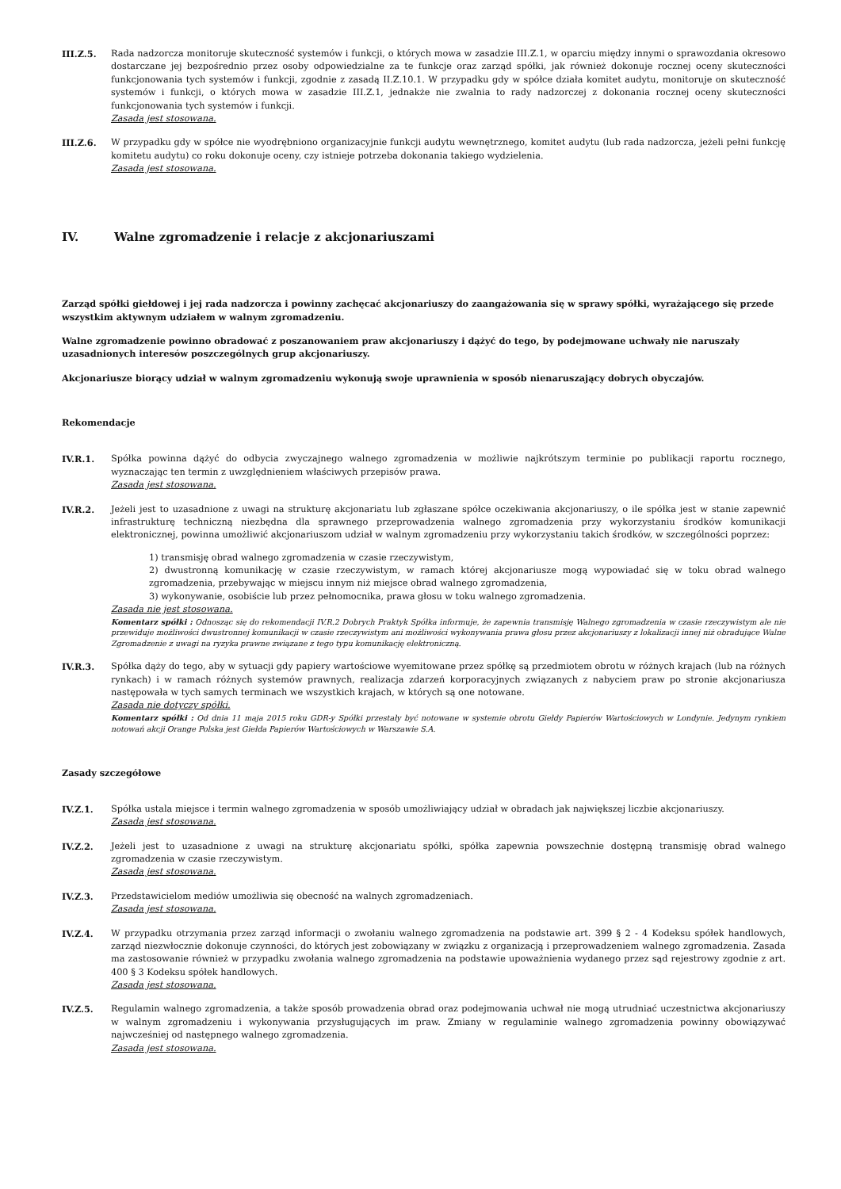III.Z.5. Rada nadzorcza monitoruje skuteczność systemów i funkcji, o których mowa w zasadzie III.Z.1, w oparciu między innymi o sprawozdania okresowo dostarczane jej bezpośrednio przez osoby odpowiedzialne za te funkcje oraz zarząd spółki, jak również dokonuje rocznej oceny skuteczności funkcjonowania tych systemów i funkcji, zgodnie z zasadą II.Z.10.1. W przypadku gdy w spółce działa komitet audytu, monitoruje on skuteczność systemów i funkcji, o których mowa w zasadzie III.Z.1, jednakże nie zwalnia to rady nadzorczej z dokonania rocznej oceny skuteczności funkcjonowania tych systemów i funkcji.
Zasada jest stosowana.
III.Z.6. W przypadku gdy w spółce nie wyodrębniono organizacyjnie funkcji audytu wewnętrznego, komitet audytu (lub rada nadzorcza, jeżeli pełni funkcję komitetu audytu) co roku dokonuje oceny, czy istnieje potrzeba dokonania takiego wydzielenia.
Zasada jest stosowana.
IV. Walne zgromadzenie i relacje z akcjonariuszami
Zarząd spółki giełdowej i jej rada nadzorcza i powinny zachęcać akcjonariuszy do zaangażowania się w sprawy spółki, wyrażającego się przede wszystkim aktywnym udziałem w walnym zgromadzeniu.
Walne zgromadzenie powinno obradować z poszanowaniem praw akcjonariuszy i dążyć do tego, by podejmowane uchwały nie naruszały uzasadnionych interesów poszczególnych grup akcjonariuszy.
Akcjonariusze biorący udział w walnym zgromadzeniu wykonują swoje uprawnienia w sposób nienaruszający dobrych obyczajów.
Rekomendacje
IV.R.1. Spółka powinna dążyć do odbycia zwyczajnego walnego zgromadzenia w możliwie najkrótszym terminie po publikacji raportu rocznego, wyznaczając ten termin z uwzględnieniem właściwych przepisów prawa.
Zasada jest stosowana.
IV.R.2. Jeżeli jest to uzasadnione z uwagi na strukturę akcjonariatu lub zgłaszane spółce oczekiwania akcjonariuszy, o ile spółka jest w stanie zapewnić infrastrukturę techniczną niezbędna dla sprawnego przeprowadzenia walnego zgromadzenia przy wykorzystaniu środków komunikacji elektronicznej, powinna umożliwić akcjonariuszom udział w walnym zgromadzeniu przy wykorzystaniu takich środków, w szczególności poprzez:
1) transmisję obrad walnego zgromadzenia w czasie rzeczywistym,
2) dwustronną komunikację w czasie rzeczywistym, w ramach której akcjonariusze mogą wypowiadać się w toku obrad walnego zgromadzenia, przebywając w miejscu innym niż miejsce obrad walnego zgromadzenia,
3) wykonywanie, osobiście lub przez pełnomocnika, prawa głosu w toku walnego zgromadzenia.
Zasada nie jest stosowana.
Komentarz spółki : Odnosząc się do rekomendacji IV.R.2 Dobrych Praktyk Spółka informuje, że zapewnia transmisję Walnego zgromadzenia w czasie rzeczywistym ale nie przewiduje możliwości dwustronnej komunikacji w czasie rzeczywistym ani możliwości wykonywania prawa głosu przez akcjonariuszy z lokalizacji innej niż obradujące Walne Zgromadzenie z uwagi na ryzyka prawne związane z tego typu komunikację elektroniczną.
IV.R.3. Spółka dąży do tego, aby w sytuacji gdy papiery wartościowe wyemitowane przez spółkę są przedmiotem obrotu w różnych krajach (lub na różnych rynkach) i w ramach różnych systemów prawnych, realizacja zdarzeń korporacyjnych związanych z nabyciem praw po stronie akcjonariusza następowała w tych samych terminach we wszystkich krajach, w których są one notowane.
Zasada nie dotyczy spółki.
Komentarz spółki : Od dnia 11 maja 2015 roku GDR-y Spółki przestały być notowane w systemie obrotu Giełdy Papierów Wartościowych w Londynie. Jedynym rynkiem notowań akcji Orange Polska jest Giełda Papierów Wartościowych w Warszawie S.A.
Zasady szczegółowe
IV.Z.1. Spółka ustala miejsce i termin walnego zgromadzenia w sposób umożliwiający udział w obradach jak największej liczbie akcjonariuszy.
Zasada jest stosowana.
IV.Z.2. Jeżeli jest to uzasadnione z uwagi na strukturę akcjonariatu spółki, spółka zapewnia powszechnie dostępną transmisję obrad walnego zgromadzenia w czasie rzeczywistym.
Zasada jest stosowana.
IV.Z.3. Przedstawicielom mediów umożliwia się obecność na walnych zgromadzeniach.
Zasada jest stosowana.
IV.Z.4. W przypadku otrzymania przez zarząd informacji o zwołaniu walnego zgromadzenia na podstawie art. 399 § 2 - 4 Kodeksu spółek handlowych, zarząd niezwłocznie dokonuje czynności, do których jest zobowiązany w związku z organizacją i przeprowadzeniem walnego zgromadzenia. Zasada ma zastosowanie również w przypadku zwołania walnego zgromadzenia na podstawie upoważnienia wydanego przez sąd rejestrowy zgodnie z art. 400 § 3 Kodeksu spółek handlowych.
Zasada jest stosowana.
IV.Z.5. Regulamin walnego zgromadzenia, a także sposób prowadzenia obrad oraz podejmowania uchwał nie mogą utrudniać uczestnictwa akcjonariuszy w walnym zgromadzeniu i wykonywania przysługujących im praw. Zmiany w regulaminie walnego zgromadzenia powinny obowiązywać najwcześniej od następnego walnego zgromadzenia.
Zasada jest stosowana.